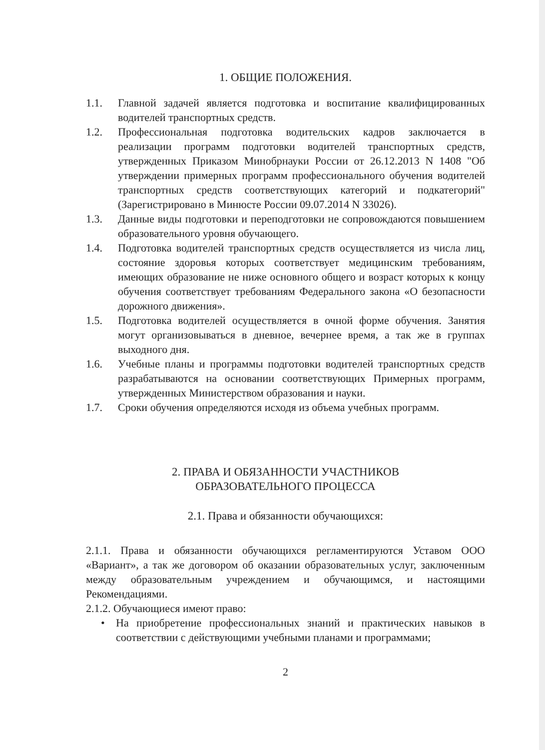1. ОБЩИЕ ПОЛОЖЕНИЯ.
1.1. Главной задачей является подготовка и воспитание квалифицированных водителей транспортных средств.
1.2. Профессиональная подготовка водительских кадров заключается в реализации программ подготовки водителей транспортных средств, утвержденных Приказом Минобрнауки России от 26.12.2013 N 1408 "Об утверждении примерных программ профессионального обучения водителей транспортных средств соответствующих категорий и подкатегорий" (Зарегистрировано в Минюсте России 09.07.2014 N 33026).
1.3. Данные виды подготовки и переподготовки не сопровождаются повышением образовательного уровня обучающего.
1.4. Подготовка водителей транспортных средств осуществляется из числа лиц, состояние здоровья которых соответствует медицинским требованиям, имеющих образование не ниже основного общего и возраст которых к концу обучения соответствует требованиям Федерального закона «О безопасности дорожного движения».
1.5. Подготовка водителей осуществляется в очной форме обучения. Занятия могут организовываться в дневное, вечернее время, а так же в группах выходного дня.
1.6. Учебные планы и программы подготовки водителей транспортных средств разрабатываются на основании соответствующих Примерных программ, утвержденных Министерством образования и науки.
1.7. Сроки обучения определяются исходя из объема учебных программ.
2. ПРАВА И ОБЯЗАННОСТИ УЧАСТНИКОВ
ОБРАЗОВАТЕЛЬНОГО ПРОЦЕССА
2.1. Права и обязанности обучающихся:
2.1.1. Права и обязанности обучающихся регламентируются Уставом ООО «Вариант», а так же договором об оказании образовательных услуг, заключенным между образовательным учреждением и обучающимся, и настоящими Рекомендациями.
2.1.2. Обучающиеся имеют право:
• На приобретение профессиональных знаний и практических навыков в соответствии с действующими учебными планами и программами;
2